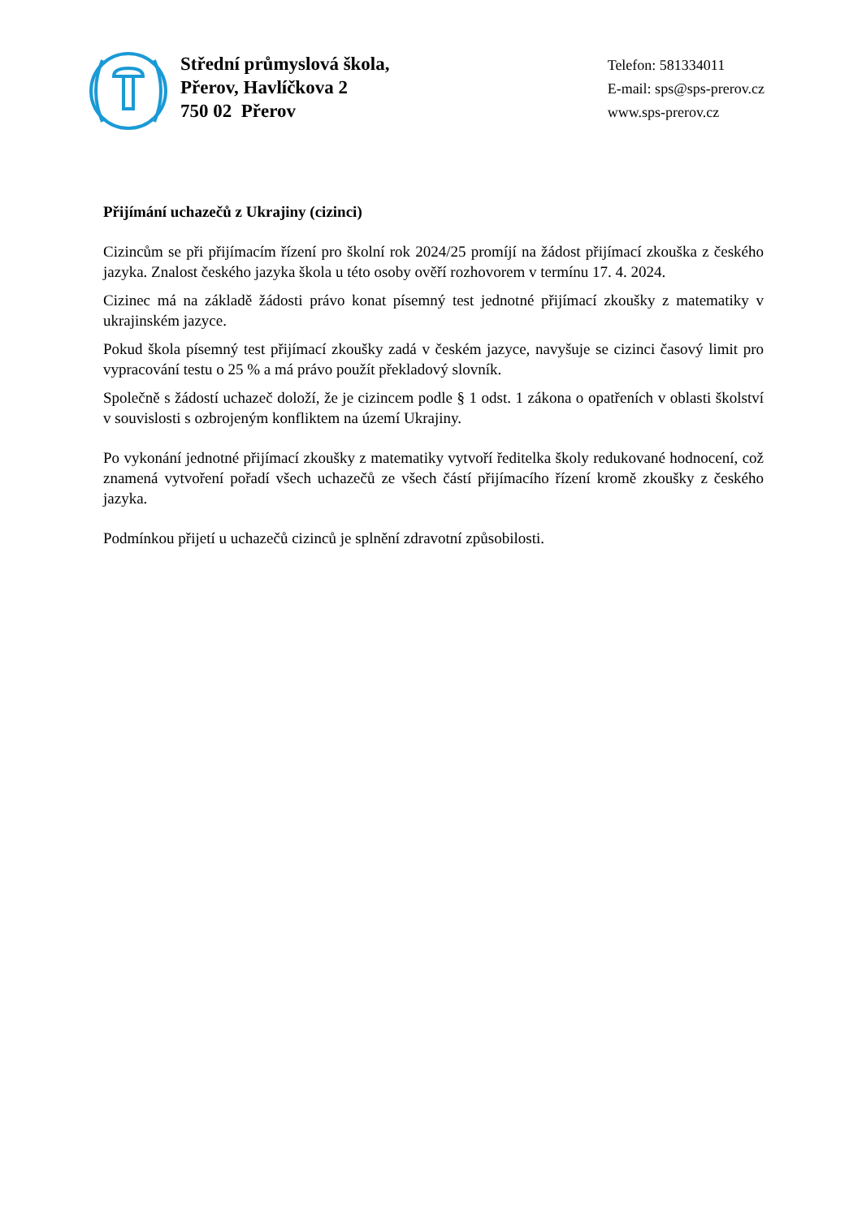Střední průmyslová škola,
Přerov, Havlíčkova 2
750 02 Přerov
Telefon: 581334011
E-mail: sps@sps-prerov.cz
www.sps-prerov.cz
Přijímání uchazečů z Ukrajiny (cizinci)
Cizincům se při přijímacím řízení pro školní rok 2024/25 promíjí na žádost přijímací zkouška z českého jazyka. Znalost českého jazyka škola u této osoby ověří rozhovorem v termínu 17. 4. 2024.
Cizinec má na základě žádosti právo konat písemný test jednotné přijímací zkoušky z matematiky v ukrajinském jazyce.
Pokud škola písemný test přijímací zkoušky zadá v českém jazyce, navyšuje se cizinci časový limit pro vypracování testu o 25 % a má právo použít překladový slovník.
Společně s žádostí uchazeč doloží, že je cizincem podle § 1 odst. 1 zákona o opatřeních v oblasti školství v souvislosti s ozbrojeným konfliktem na území Ukrajiny.
Po vykonání jednotné přijímací zkoušky z matematiky vytvoří ředitelka školy redukované hodnocení, což znamená vytvoření pořadí všech uchazečů ze všech částí přijímacího řízení kromě zkoušky z českého jazyka.
Podmínkou přijetí u uchazečů cizinců je splnění zdravotní způsobilosti.